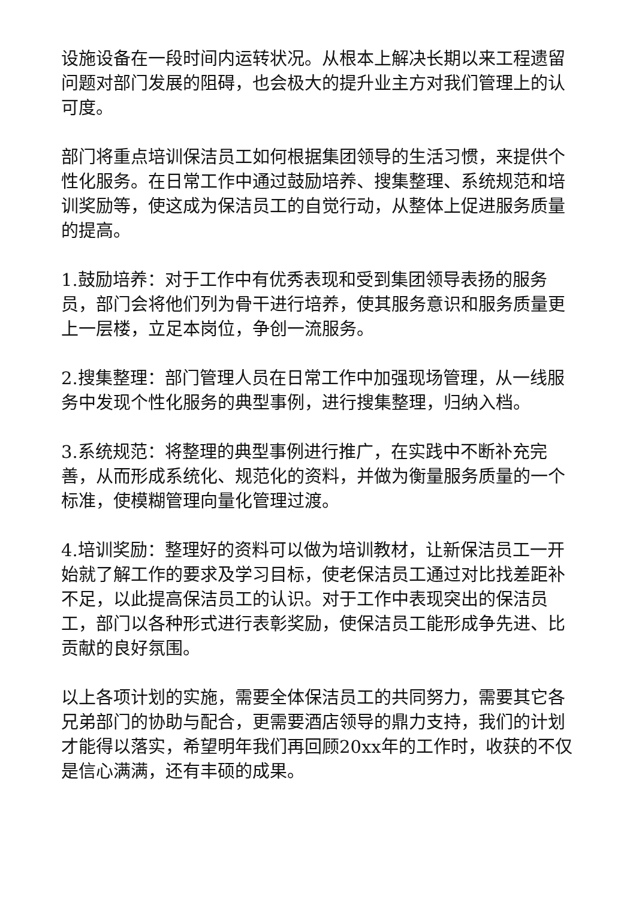设施设备在一段时间内运转状况。从根本上解决长期以来工程遗留问题对部门发展的阻碍，也会极大的提升业主方对我们管理上的认可度。
部门将重点培训保洁员工如何根据集团领导的生活习惯，来提供个性化服务。在日常工作中通过鼓励培养、搜集整理、系统规范和培训奖励等，使这成为保洁员工的自觉行动，从整体上促进服务质量的提高。
1.鼓励培养：对于工作中有优秀表现和受到集团领导表扬的服务员，部门会将他们列为骨干进行培养，使其服务意识和服务质量更上一层楼，立足本岗位，争创一流服务。
2.搜集整理：部门管理人员在日常工作中加强现场管理，从一线服务中发现个性化服务的典型事例，进行搜集整理，归纳入档。
3.系统规范：将整理的典型事例进行推广，在实践中不断补充完善，从而形成系统化、规范化的资料，并做为衡量服务质量的一个标准，使模糊管理向量化管理过渡。
4.培训奖励：整理好的资料可以做为培训教材，让新保洁员工一开始就了解工作的要求及学习目标，使老保洁员工通过对比找差距补不足，以此提高保洁员工的认识。对于工作中表现突出的保洁员工，部门以各种形式进行表彰奖励，使保洁员工能形成争先进、比贡献的良好氛围。
以上各项计划的实施，需要全体保洁员工的共同努力，需要其它各兄弟部门的协助与配合，更需要酒店领导的鼎力支持，我们的计划才能得以落实，希望明年我们再回顾20xx年的工作时，收获的不仅是信心满满，还有丰硕的成果。